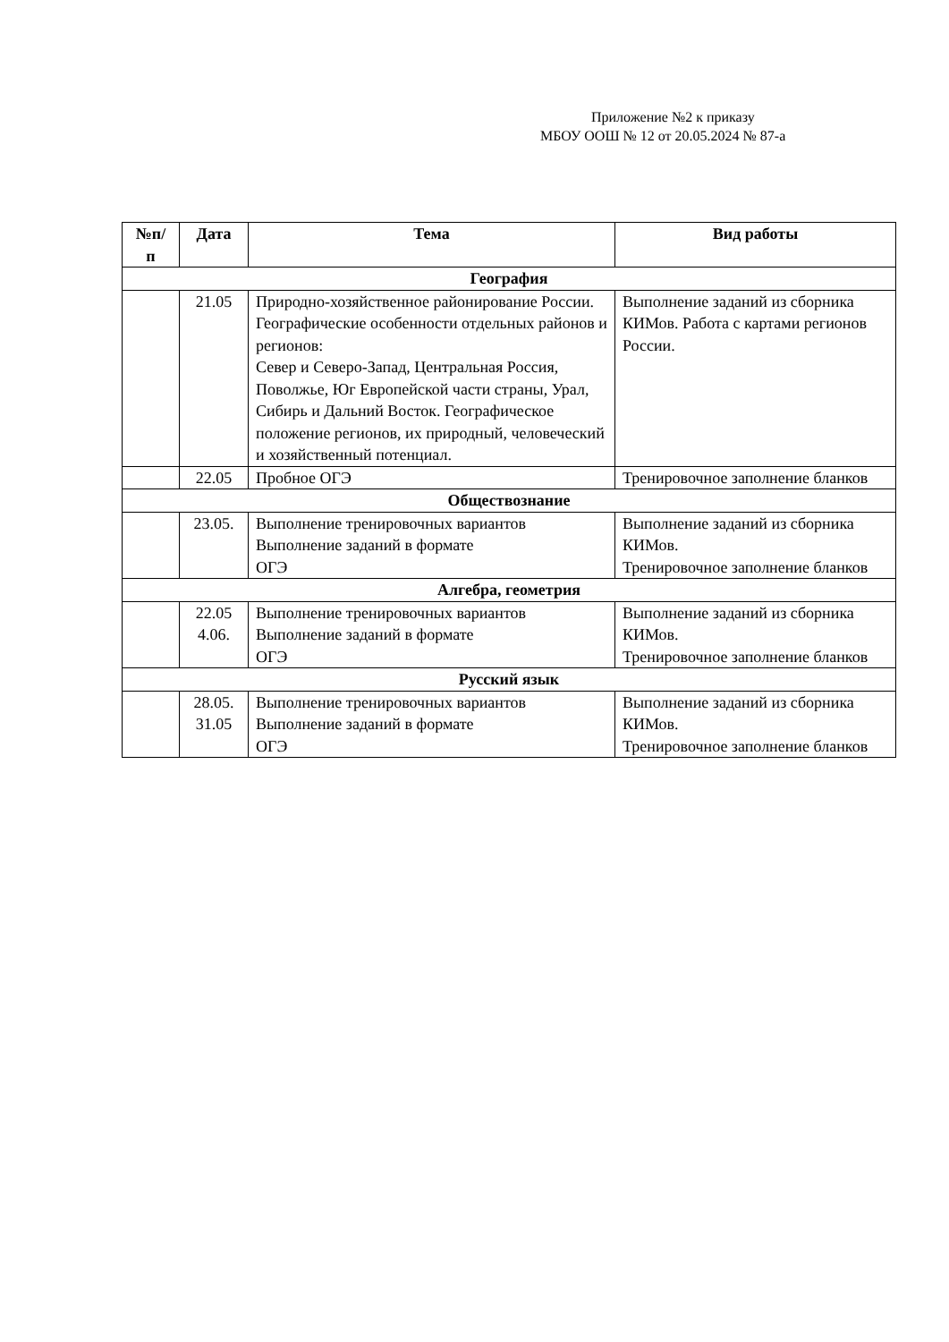Приложение №2 к приказу
МБОУ ООШ № 12 от 20.05.2024 № 87-а
| №п/ п | Дата | Тема | Вид работы |
| --- | --- | --- | --- |
| География | | | |
| | 21.05 | Природно-хозяйственное районирование России. Географические особенности отдельных районов и регионов: Север и Северо-Запад, Центральная Россия, Поволжье, Юг Европейской части страны, Урал, Сибирь и Дальний Восток. Географическое положение регионов, их природный, человеческий и хозяйственный потенциал. | Выполнение заданий из сборника КИМов. Работа с картами регионов России. |
| | 22.05 | Пробное ОГЭ | Тренировочное заполнение бланков |
| Обществознание | | | |
| | 23.05. | Выполнение тренировочных вариантов Выполнение заданий в формате ОГЭ | Выполнение заданий из сборника КИМов. Тренировочное заполнение бланков |
| Алгебра, геометрия | | | |
| | 22.05 4.06. | Выполнение тренировочных вариантов Выполнение заданий в формате ОГЭ | Выполнение заданий из сборника КИМов. Тренировочное заполнение бланков |
| Русский язык | | | |
| | 28.05. 31.05 | Выполнение тренировочных вариантов Выполнение заданий в формате ОГЭ | Выполнение заданий из сборника КИМов. Тренировочное заполнение бланков |